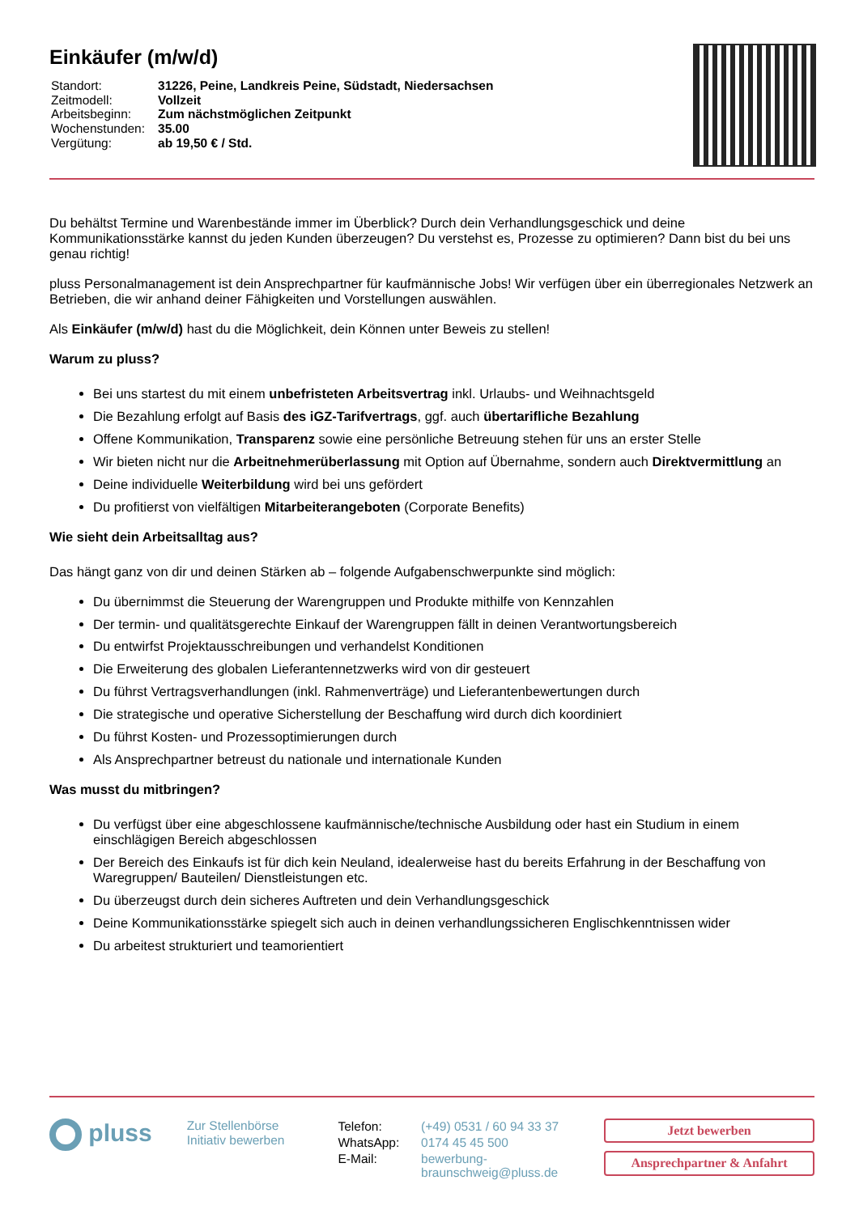Einkäufer (m/w/d)
| Standort: | 31226, Peine, Landkreis Peine, Südstadt, Niedersachsen |
| Zeitmodell: | Vollzeit |
| Arbeitsbeginn: | Zum nächstmöglichen Zeitpunkt |
| Wochenstunden: | 35.00 |
| Vergütung: | ab 19,50 € / Std. |
Du behältst Termine und Warenbestände immer im Überblick? Durch dein Verhandlungsgeschick und deine Kommunikationsstärke kannst du jeden Kunden überzeugen? Du verstehst es, Prozesse zu optimieren? Dann bist du bei uns genau richtig!
pluss Personalmanagement ist dein Ansprechpartner für kaufmännische Jobs! Wir verfügen über ein überregionales Netzwerk an Betrieben, die wir anhand deiner Fähigkeiten und Vorstellungen auswählen.
Als Einkäufer (m/w/d) hast du die Möglichkeit, dein Können unter Beweis zu stellen!
Warum zu pluss?
Bei uns startest du mit einem unbefristeten Arbeitsvertrag inkl. Urlaubs- und Weihnachtsgeld
Die Bezahlung erfolgt auf Basis des iGZ-Tarifvertrags, ggf. auch übertarifliche Bezahlung
Offene Kommunikation, Transparenz sowie eine persönliche Betreuung stehen für uns an erster Stelle
Wir bieten nicht nur die Arbeitnehmerüberlassung mit Option auf Übernahme, sondern auch Direktvermittlung an
Deine individuelle Weiterbildung wird bei uns gefördert
Du profitierst von vielfältigen Mitarbeiterangeboten (Corporate Benefits)
Wie sieht dein Arbeitsalltag aus?
Das hängt ganz von dir und deinen Stärken ab – folgende Aufgabenschwerpunkte sind möglich:
Du übernimmst die Steuerung der Warengruppen und Produkte mithilfe von Kennzahlen
Der termin- und qualitätsgerechte Einkauf der Warengruppen fällt in deinen Verantwortungsbereich
Du entwirfst Projektausschreibungen und verhandelst Konditionen
Die Erweiterung des globalen Lieferantennetzwerks wird von dir gesteuert
Du führst Vertragsverhandlungen (inkl. Rahmenverträge) und Lieferantenbewertungen durch
Die strategische und operative Sicherstellung der Beschaffung wird durch dich koordiniert
Du führst Kosten- und Prozessoptimierungen durch
Als Ansprechpartner betreust du nationale und internationale Kunden
Was musst du mitbringen?
Du verfügst über eine abgeschlossene kaufmännische/technische Ausbildung oder hast ein Studium in einem einschlägigen Bereich abgeschlossen
Der Bereich des Einkaufs ist für dich kein Neuland, idealerweise hast du bereits Erfahrung in der Beschaffung von Waregruppen/ Bauteilen/ Dienstleistungen etc.
Du überzeugst durch dein sicheres Auftreten und dein Verhandlungsgeschick
Deine Kommunikationsstärke spiegelt sich auch in deinen verhandlungssicheren Englischkenntnissen wider
Du arbeitest strukturiert und teamorientiert
pluss
Zur Stellenbörse
Initiativ bewerben
| Telefon: | (+49) 0531 / 60 94 33 37 |
| WhatsApp: | 0174 45 45 500 |
| E-Mail: | bewerbung- braunschweig@pluss.de |
Jetzt bewerben
Ansprechpartner & Anfahrt